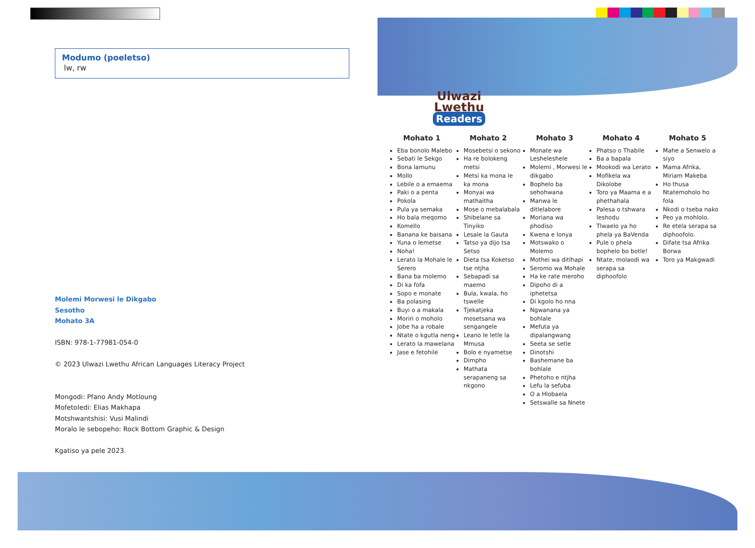Modumo (poeletso)
lw, rw
Molemi Morwesi le Dikgabo
Sesotho
Mohato 3A
ISBN: 978-1-77981-054-0
© 2023 Ulwazi Lwethu African Languages Literacy Project
Mongodi: Pfano Andy Motloung
Mofetoledi: Elias Makhapa
Motshwantshisi: Vusi Malindi
Moralo le sebopeho: Rock Bottom Graphic & Design
Kgatiso ya pele 2023.
Ulwazi
Lwethu
Readers
Mohato 1
Eba bonolo Malebo
Sebati le Sekgo
Bona lamunu
Mollo
Lebile o a emaema
Paki o a penta
Pokola
Pula ya semaka
Ho bala meqomo
Komello
Banana ke baisana
Yuna o lemetse
Noha!
Lerato la Mohale le Serero
Bana ba molemo
Di ka fofa
Sopo e monate
Ba polasing
Buyi o a makala
Moriri o moholo
Jobe ha a robale
Ntate o kgutla neng
Lerato la mawelana
Jase e fetohile
Mohato 2
Mosebetsi o sekono
Ha re bolokeng metsi
Metsi ka mona le ka mona
Monyai wa mathaitha
Mose o mebalabala
Shibelane sa Tinyiko
Lesale la Gauta
Tatso ya dijo tsa Setso
Dieta tsa Koketso tse ntjha
Sebapadi sa maemo
Bula, kwala, ho tswelle
Tjekatjeka mosetsana wa sengangele
Leano le letle la Mmusa
Bolo e nyametse
Dimpho
Mathata serapaneng sa nkgono
Mohato 3
Monate wa Lesheleshele
Molemi , Morwesi le dikgabo
Bophelo ba sehohwana
Manwa le ditlelabore
Moriana wa phodiso
Kwena e lonya
Motswako o Molemo
Mothei wa ditlhapi
Seromo wa Mohale
Ha ke rate meroho
Dipoho di a iphetetsa
Di kgolo ho nna
Ngwanana ya bohlale
Mefuta ya dipalangwang
Seeta se setle
Dinotshi
Bashemane ba bohlale
Phetoho e ntjha
Lefu la sefuba
O a Hlobaela
Setswalle sa Nnete
Mohato 4
Phatso o Thabile
Ba a bapala
Mookodi wa Lerato
Mofikela wa Dikolobe
Toro ya Maama e a phethahala
Palesa o tshwara leshodu
Tlwaelo ya ho phela ya BaVenda
Pule o phela bophelo bo botle!
Ntate, molaodi wa serapa sa diphoofolo
Mohato 5
Mahe a Senwelo a siyo
Mama Afrika, Miriam Makeba
Ho thusa Ntatemoholo ho fola
Nkodi o tseba nako
Peo ya mohlolo.
Re etela serapa sa diphoofolo.
Difate tsa Afrika Borwa
Toro ya Makgwadi